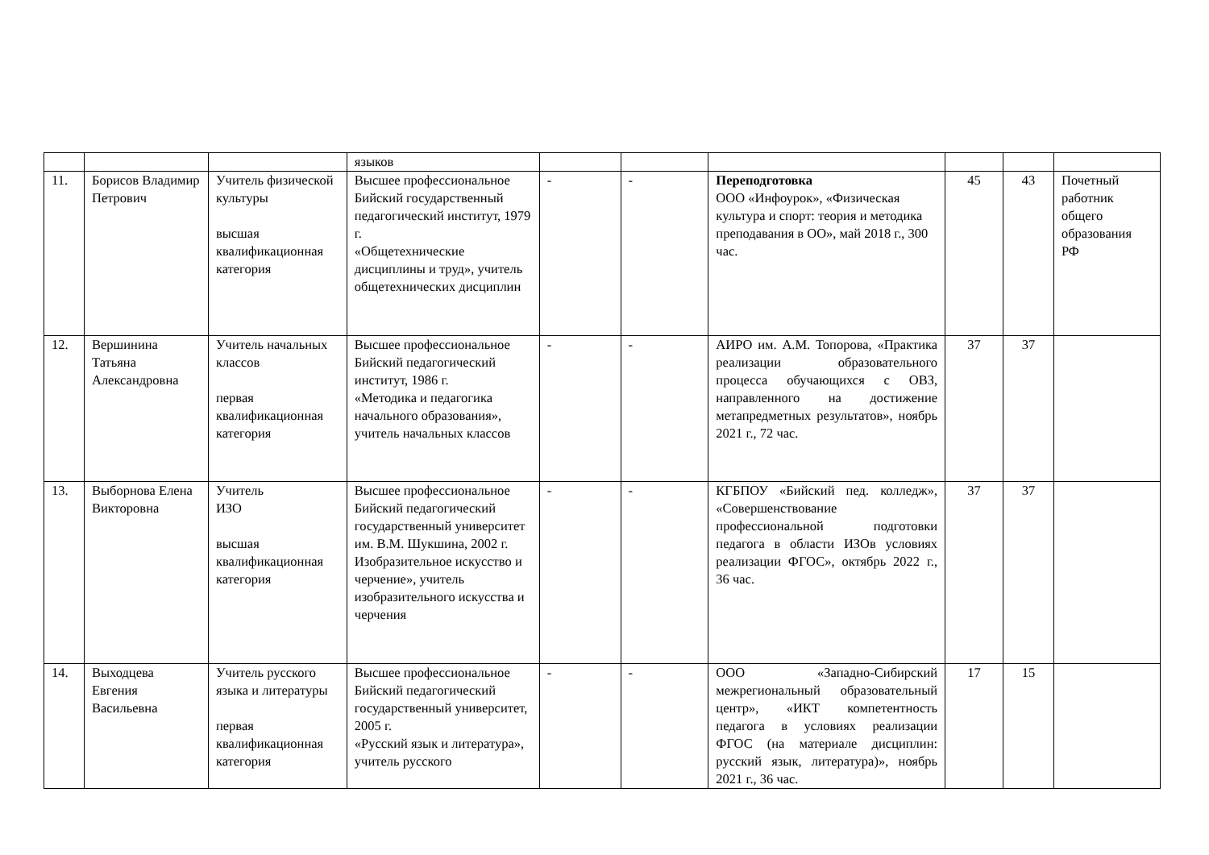| | | | языков | | | | | | |
| 11. | Борисов Владимир Петрович | Учитель физической культуры высшая квалификационная категория | Высшее профессиональное Бийский государственный педагогический институт, 1979 г. «Общетехнические дисциплины и труд», учитель общетехнических дисциплин | - | - | Переподготовка ООО «Инфоурок», «Физическая культура и спорт: теория и методика преподавания в ОО», май 2018 г., 300 час. | 45 | 43 | Почетный работник общего образования РФ |
| 12. | Вершинина Татьяна Александровна | Учитель начальных классов первая квалификационная категория | Высшее профессиональное Бийский педагогический институт, 1986 г. «Методика и педагогика начального образования», учитель начальных классов | - | - | АИРО им. А.М. Топорова, «Практика реализации образовательного процесса обучающихся с ОВЗ, направленного на достижение метапредметных результатов», ноябрь 2021 г., 72 час. | 37 | 37 | |
| 13. | Выборнова Елена Викторовна | Учитель ИЗО высшая квалификационная категория | Высшее профессиональное Бийский педагогический государственный университет им. В.М. Шукшина, 2002 г. Изобразительное искусство и черчение», учитель изобразительного искусства и черчения | - | - | КГБПОУ «Бийский пед. колледж», «Совершенствование профессиональной подготовки педагога в области ИЗОв условиях реализации ФГОС», октябрь 2022 г., 36 час. | 37 | 37 | |
| 14. | Выходцева Евгения Васильевна | Учитель русского языка и литературы первая квалификационная категория | Высшее профессиональное Бийский педагогический государственный университет, 2005 г. «Русский язык и литература», учитель русского | - | - | ООО «Западно-Сибирский межрегиональный образовательный центр», «ИКТ компетентность педагога в условиях реализации ФГОС (на материале дисциплин: русский язык, литература)», ноябрь 2021 г., 36 час. | 17 | 15 | |